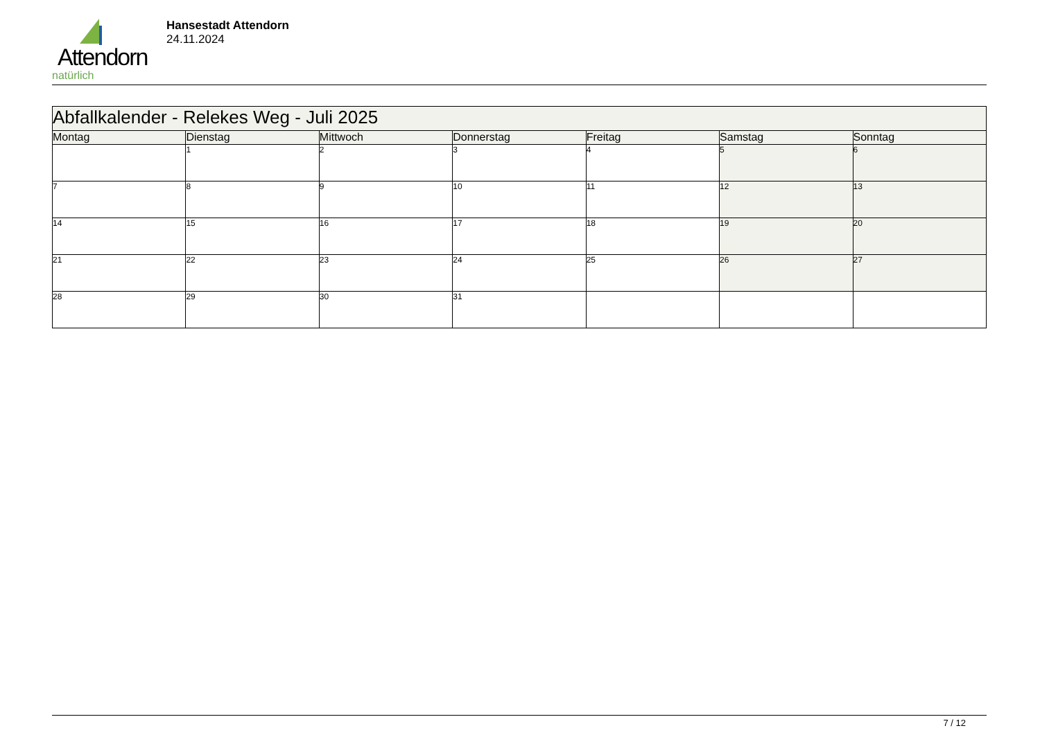Attendorn
natürlich
Hansestadt Attendorn
24.11.2024
| Abfallkalender - Relekes Weg - Juli 2025 | | | | | | |
| Montag | Dienstag | Mittwoch | Donnerstag | Freitag | Samstag | Sonntag |
| | 1 | 2 | 3 | 4 | 5 | 6 |
| 7 | 8 | 9 | 10 | 11 | 12 | 13 |
| 14 | 15 | 16 | 17 | 18 | 19 | 20 |
| 21 | 22 | 23 | 24 | 25 | 26 | 27 |
| 28 | 29 | 30 | 31 | | | |
7 / 12